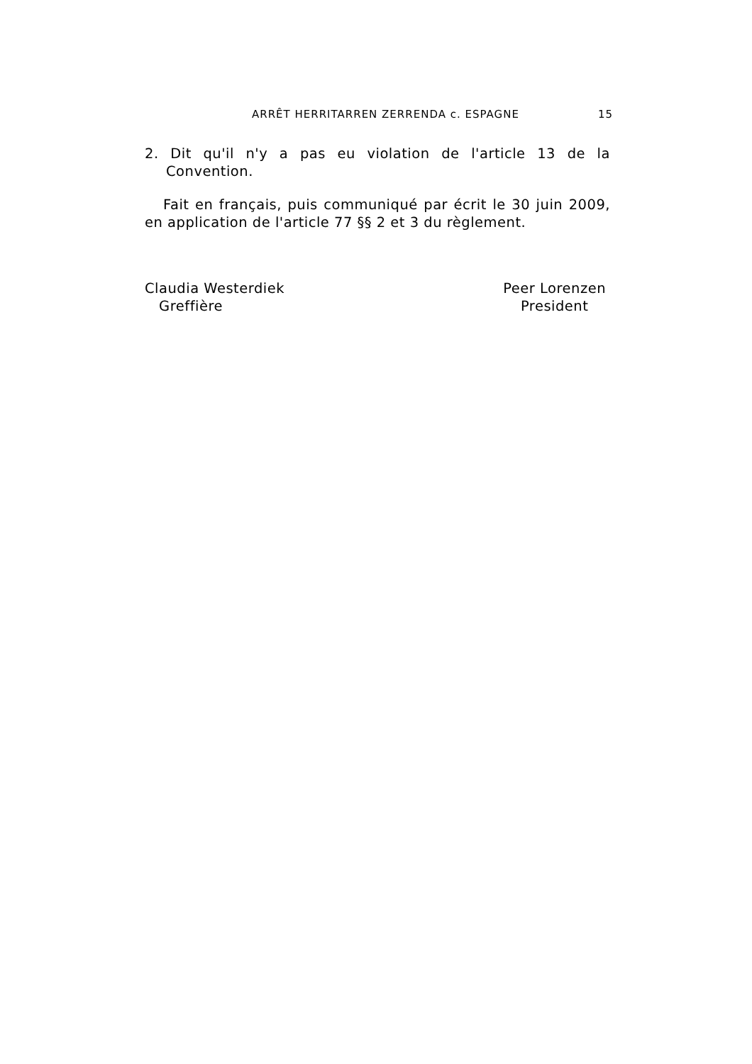ARRÊT HERRITARREN ZERRENDA c. ESPAGNE 15
2. Dit qu'il n'y a pas eu violation de l'article 13 de la Convention.
Fait en français, puis communiqué par écrit le 30 juin 2009, en application de l'article 77 §§ 2 et 3 du règlement.
Claudia Westerdiek
Greffière
Peer Lorenzen
President​